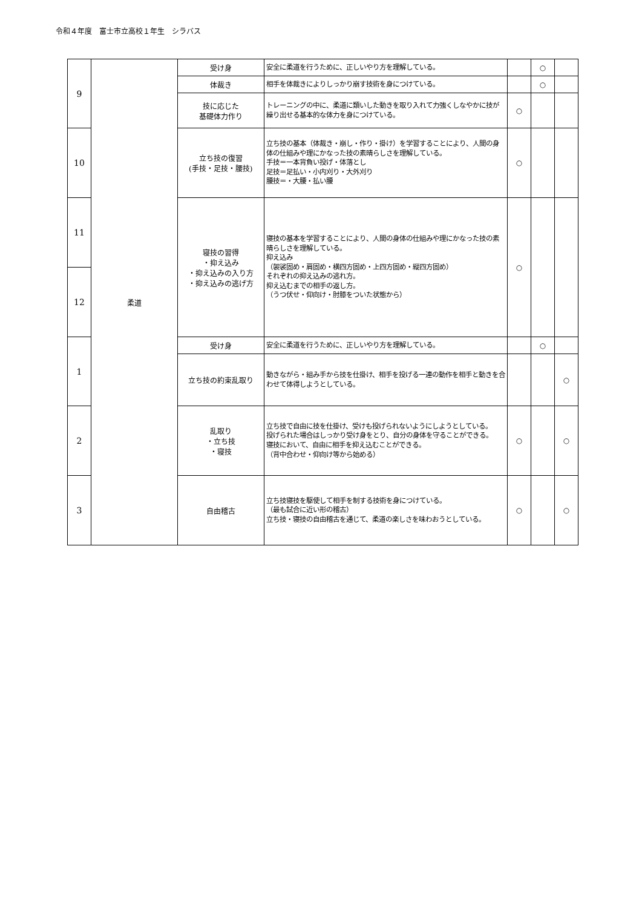令和４年度　富士市立高校１年生　シラバス
| 9 | 柔道 | 受け身 | 安全に柔道を行うために、正しいやり方を理解している。 | | ○ | |
| | | 体裁き | 相手を体裁きによりしっかり崩す技術を身につけている。 | | ○ | |
| | | 技に応じた 基礎体力作り | トレーニングの中に、柔道に類いした動きを取り入れて力強くしなやかに技が繰り出せる基本的な体力を身につけている。 | ○ | | |
| 10 | | 立ち技の復習 (手技・足技・腰技) | 立ち技の基本（体裁き・崩し・作り・掛け）を学習することにより、人間の身体の仕組みや理にかなった技の素晴らしさを理解している。 手技＝一本背負い投げ・体落とし 足技＝足払い・小内刈り・大外刈り 腰技＝・大腰・払い腰 | ○ | | |
| 11 | | 寝技の習得 ・抑え込み ・抑え込みの入り方 ・抑え込みの逃げ方 | 寝技の基本を学習することにより、人間の身体の仕組みや理にかなった技の素晴らしさを理解している。 抑え込み （袈裟固め・肩固め・横四方固め・上四方固め・縦四方固め） それぞれの抑え込みの逃れ方。 抑え込むまでの相手の返し方。 （うつ伏せ・仰向け・肘膝をついた状態から） | ○ | | |
| 12 | | | | | | |
| 1 | | 受け身 | 安全に柔道を行うために、正しいやり方を理解している。 | | ○ | |
| | | 立ち技の約束乱取り | 動きながら・組み手から技を仕掛け、相手を投げる一連の動作を相手と動きを合わせて体得しようとしている。 | | | ○ |
| 2 | | 乱取り ・立ち技 ・寝技 | 立ち技で自由に技を仕掛け、受けも投げられないようにしようとしている。 投げられた場合はしっかり受け身をとり、自分の身体を守ることができる。 寝技において、自由に相手を抑え込むことができる。 （背中合わせ・仰向け等から始める） | ○ | | ○ |
| 3 | | 自由稽古 | 立ち技寝技を駆使して相手を制する技術を身につけている。 （最も試合に近い形の稽古） 立ち技・寝技の自由稽古を通じて、柔道の楽しさを味わおうとしている。 | ○ | | ○ |